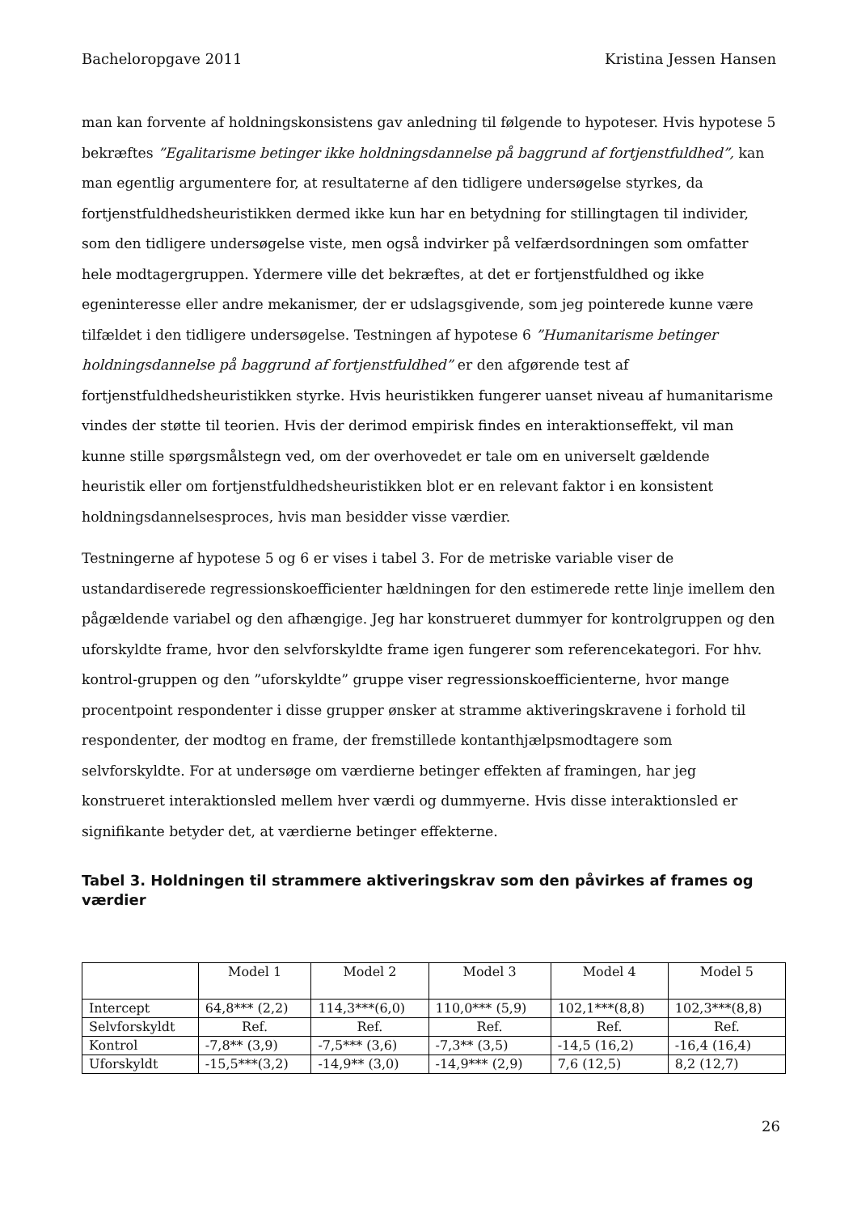Bacheloropgave 2011 Kristina Jessen Hansen
man kan forvente af holdningskonsistens gav anledning til følgende to hypoteser. Hvis hypotese 5 bekræftes ”Egalitarisme betinger ikke holdningsdannelse på baggrund af fortjenstfuldhed”, kan man egentlig argumentere for, at resultaterne af den tidligere undersøgelse styrkes, da fortjenstfuldhedsheuristikken dermed ikke kun har en betydning for stillingtagen til individer, som den tidligere undersøgelse viste, men også indvirker på velfærdsordningen som omfatter hele modtagergruppen. Ydermere ville det bekræftes, at det er fortjenstfuldhed og ikke egeninteresse eller andre mekanismer, der er udslagsgivende, som jeg pointerede kunne være tilfældet i den tidligere undersøgelse. Testningen af hypotese 6 ”Humanitarisme betinger holdningsdannelse på baggrund af fortjenstfuldhed” er den afgørende test af fortjenstfuldhedsheuristikken styrke. Hvis heuristikken fungerer uanset niveau af humanitarisme vindes der støtte til teorien. Hvis der derimod empirisk findes en interaktionseffekt, vil man kunne stille spørgsmålstegn ved, om der overhovedet er tale om en universelt gældende heuristik eller om fortjenstfuldhedsheuristikken blot er en relevant faktor i en konsistent holdningsdannelsesproces, hvis man besidder visse værdier.
Testningerne af hypotese 5 og 6 er vises i tabel 3. For de metriske variable viser de ustandardiserede regressionskoefficienter hældningen for den estimerede rette linje imellem den pågældende variabel og den afhængige. Jeg har konstrueret dummyer for kontrolgruppen og den uforskyldte frame, hvor den selvforskyldte frame igen fungerer som referencekategori. For hhv. kontrol-gruppen og den ”uforskyldte” gruppe viser regressionskoefficienterne, hvor mange procentpoint respondenter i disse grupper ønsker at stramme aktiveringskravene i forhold til respondenter, der modtog en frame, der fremstillede kontanthjælpsmodtagere som selvforskyldte. For at undersøge om værdierne betinger effekten af framingen, har jeg konstrueret interaktionsled mellem hver værdi og dummyerne. Hvis disse interaktionsled er signifikante betyder det, at værdierne betinger effekterne.
Tabel 3. Holdningen til strammere aktiveringskrav som den påvirkes af frames og værdier
| | Model 1 | Model 2 | Model 3 | Model 4 | Model 5 |
| Intercept | 64,8*** (2,2) | 114,3***(6,0) | 110,0*** (5,9) | 102,1***(8,8) | 102,3***(8,8) |
| Selvforskyldt | Ref. | Ref. | Ref. | Ref. | Ref. |
| Kontrol | -7,8** (3,9) | -7,5*** (3,6) | -7,3** (3,5) | -14,5 (16,2) | -16,4 (16,4) |
| Uforskyldt | -15,5***(3,2) | -14,9** (3,0) | -14,9*** (2,9) | 7,6 (12,5) | 8,2 (12,7) |
26